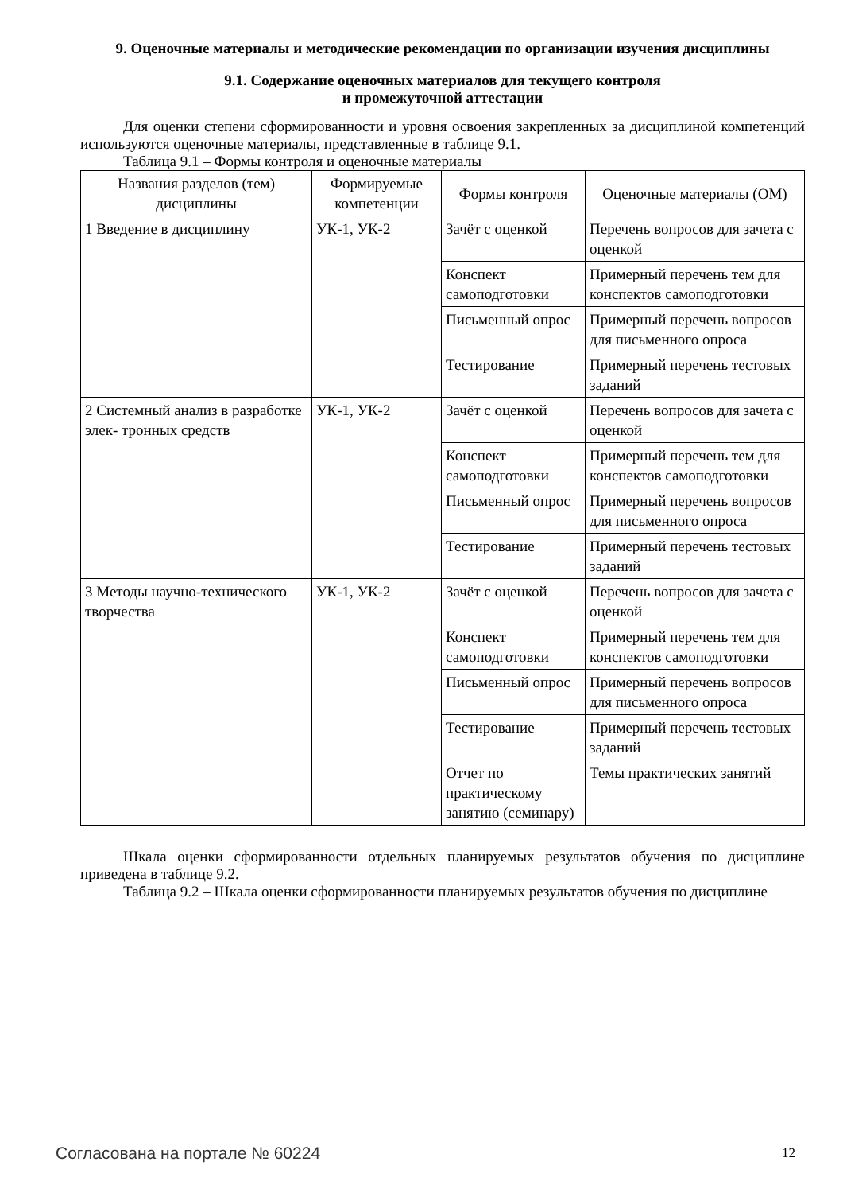9. Оценочные материалы и методические рекомендации по организации изучения дисциплины
9.1. Содержание оценочных материалов для текущего контроля
и промежуточной аттестации
Для оценки степени сформированности и уровня освоения закрепленных за дисциплиной компетенций используются оценочные материалы, представленные в таблице 9.1.
Таблица 9.1 – Формы контроля и оценочные материалы
| Названия разделов (тем) дисциплины | Формируемые компетенции | Формы контроля | Оценочные материалы (ОМ) |
| --- | --- | --- | --- |
| 1 Введение в дисциплину | УК-1, УК-2 | Зачёт с оценкой | Перечень вопросов для зачета с оценкой |
| | | Конспект самоподготовки | Примерный перечень тем для конспектов самоподготовки |
| | | Письменный опрос | Примерный перечень вопросов для письменного опроса |
| | | Тестирование | Примерный перечень тестовых заданий |
| 2 Системный анализ в разработке элек- тронных средств | УК-1, УК-2 | Зачёт с оценкой | Перечень вопросов для зачета с оценкой |
| | | Конспект самоподготовки | Примерный перечень тем для конспектов самоподготовки |
| | | Письменный опрос | Примерный перечень вопросов для письменного опроса |
| | | Тестирование | Примерный перечень тестовых заданий |
| 3 Методы научно-технического творчества | УК-1, УК-2 | Зачёт с оценкой | Перечень вопросов для зачета с оценкой |
| | | Конспект самоподготовки | Примерный перечень тем для конспектов самоподготовки |
| | | Письменный опрос | Примерный перечень вопросов для письменного опроса |
| | | Тестирование | Примерный перечень тестовых заданий |
| | | Отчет по практическому занятию (семинару) | Темы практических занятий |
Шкала оценки сформированности отдельных планируемых результатов обучения по дисциплине приведена в таблице 9.2.
Таблица 9.2 – Шкала оценки сформированности планируемых результатов обучения по дисциплине
Согласована на портале № 60224 12